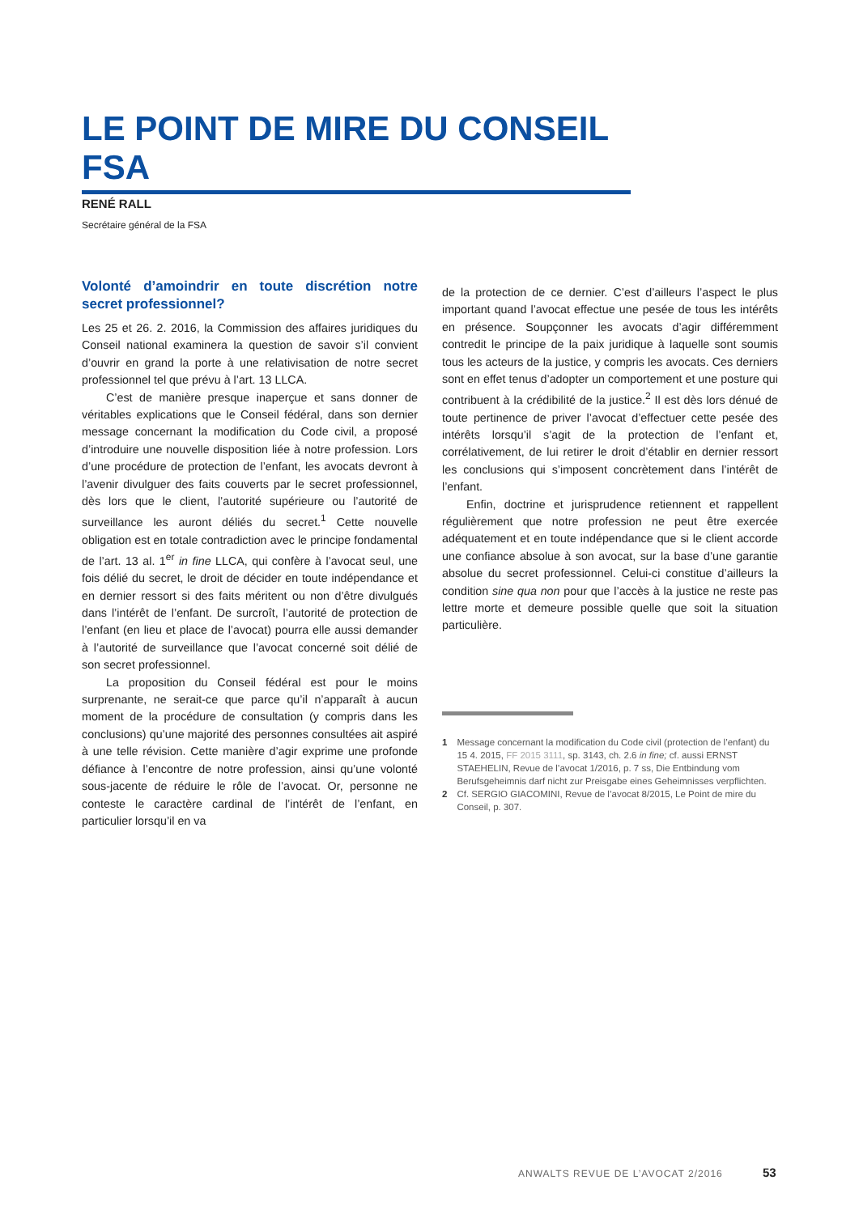LE POINT DE MIRE DU CONSEIL FSA
RENÉ RALL
Secrétaire général de la FSA
Volonté d’amoindrir en toute discrétion notre secret professionnel?
Les 25 et 26. 2. 2016, la Commission des affaires juridiques du Conseil national examinera la question de savoir s’il convient d’ouvrir en grand la porte à une relativisation de notre secret professionnel tel que prévu à l’art. 13 LLCA.
C’est de manière presque inaperçue et sans donner de véritables explications que le Conseil fédéral, dans son dernier message concernant la modification du Code civil, a proposé d’introduire une nouvelle disposition liée à notre profession. Lors d’une procédure de protection de l’enfant, les avocats devront à l’avenir divulguer des faits couverts par le secret professionnel, dès lors que le client, l’autorité supérieure ou l’autorité de surveillance les auront déliés du secret.<sup>1</sup> Cette nouvelle obligation est en totale contradiction avec le principe fondamental de l’art. 13 al. 1<sup>er</sup> in fine LLCA, qui confère à l’avocat seul, une fois délié du secret, le droit de décider en toute indépendance et en dernier ressort si des faits méritent ou non d’être divulgués dans l’intérêt de l’enfant. De surcroît, l’autorité de protection de l’enfant (en lieu et place de l’avocat) pourra elle aussi demander à l’autorité de surveillance que l’avocat concerné soit délié de son secret professionnel.
La proposition du Conseil fédéral est pour le moins surprenante, ne serait-ce que parce qu’il n’apparaît à aucun moment de la procédure de consultation (y compris dans les conclusions) qu’une majorité des personnes consultées ait aspiré à une telle révision. Cette manière d’agir exprime une profonde défiance à l’encontre de notre profession, ainsi qu’une volonté sous-jacente de réduire le rôle de l’avocat. Or, personne ne conteste le caractère cardinal de l’intérêt de l’enfant, en particulier lorsqu’il en va
de la protection de ce dernier. C’est d’ailleurs l’aspect le plus important quand l’avocat effectue une pesée de tous les intérêts en présence. Soupçonner les avocats d’agir différemment contredit le principe de la paix juridique à laquelle sont soumis tous les acteurs de la justice, y compris les avocats. Ces derniers sont en effet tenus d’adopter un comportement et une posture qui contribuent à la crédibilité de la justice.<sup>2</sup> Il est dès lors dénué de toute pertinence de priver l’avocat d’effectuer cette pesée des intérêts lorsqu’il s’agit de la protection de l’enfant et, corrélativement, de lui retirer le droit d’établir en dernier ressort les conclusions qui s’imposent concrètement dans l’intérêt de l’enfant.
Enfin, doctrine et jurisprudence retiennent et rappellent régulièrement que notre profession ne peut être exercée adéquatement et en toute indépendance que si le client accorde une confiance absolue à son avocat, sur la base d’une garantie absolue du secret professionnel. Celui-ci constitue d’ailleurs la condition sine qua non pour que l’accès à la justice ne reste pas lettre morte et demeure possible quelle que soit la situation particulière.
1 Message concernant la modification du Code civil (protection de l’enfant) du 15 4. 2015, FF 2015 3111, sp. 3143, ch. 2.6 in fine; cf. aussi ERNST STAEHELIN, Revue de l’avocat 1/2016, p. 7 ss, Die Entbindung vom Berufsgeheimnis darf nicht zur Preisgabe eines Geheimnisses verpflichten.
2 Cf. SERGIO GIACOMINI, Revue de l’avocat 8/2015, Le Point de mire du Conseil, p. 307.
ANWALTS REVUE DE L’AVOCAT 2/2016
53